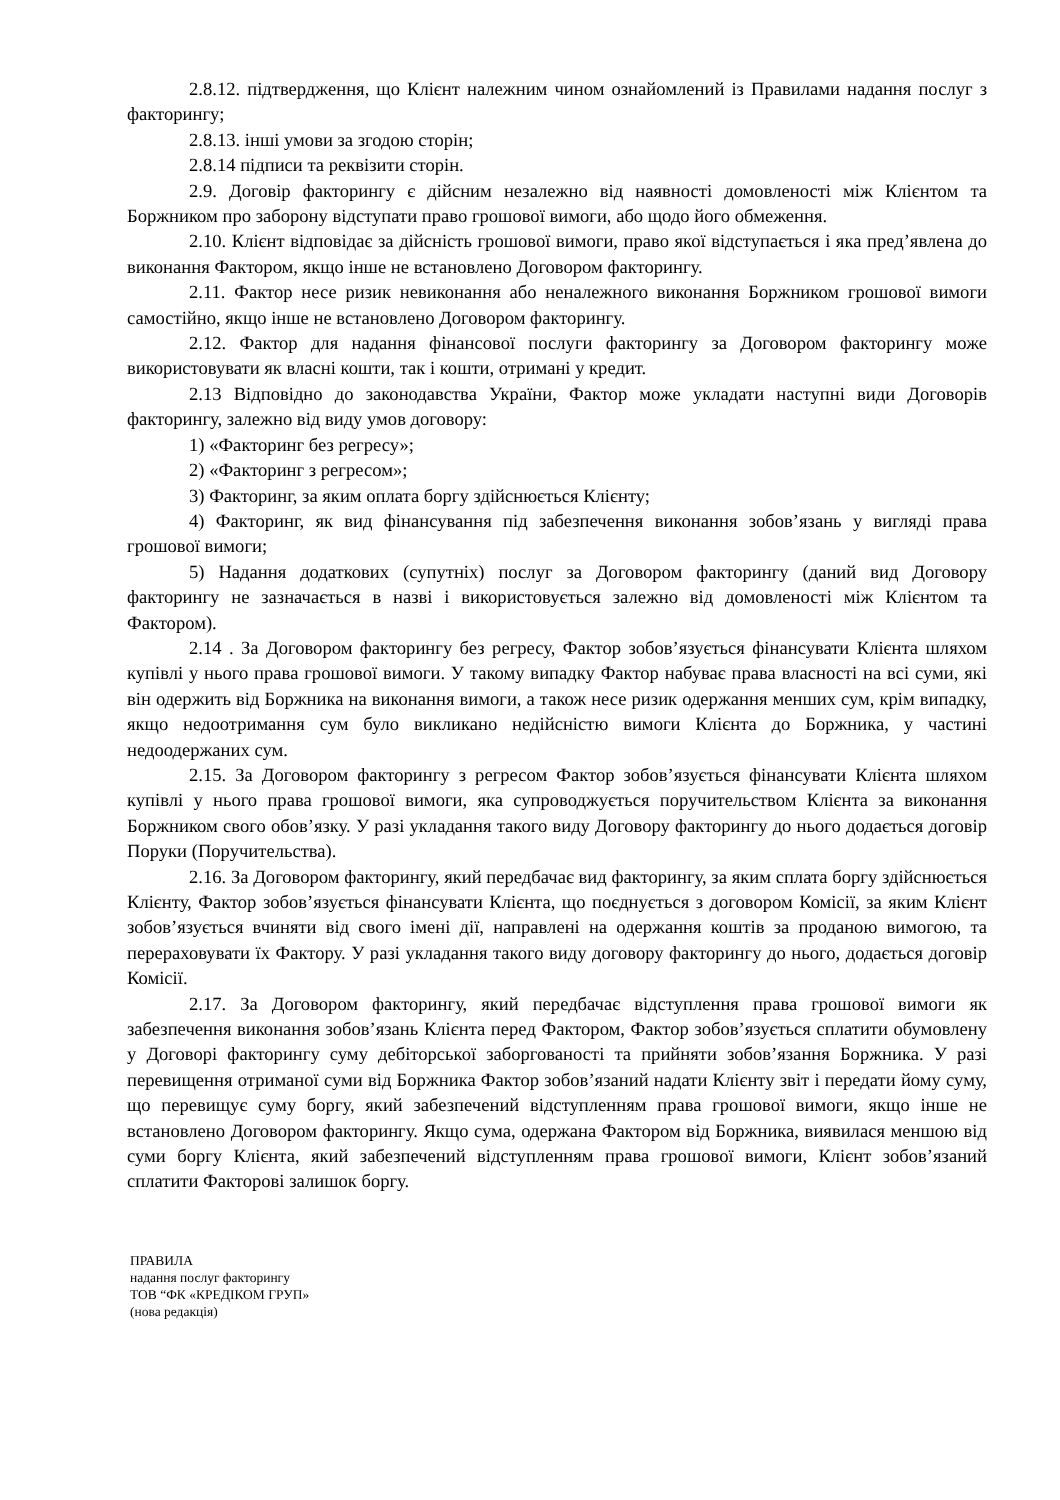2.8.12. підтвердження, що Клієнт належним чином ознайомлений із Правилами надання послуг з факторингу;
2.8.13. інші умови за згодою сторін;
2.8.14 підписи та реквізити сторін.
2.9. Договір факторингу є дійсним незалежно від наявності домовленості між Клієнтом та Боржником про заборону відступати право грошової вимоги, або щодо його обмеження.
2.10. Клієнт відповідає за дійсність грошової вимоги, право якої відступається і яка пред’явлена до виконання Фактором, якщо інше не встановлено Договором факторингу.
2.11. Фактор несе ризик невиконання або неналежного виконання Боржником грошової вимоги самостійно, якщо інше не встановлено Договором факторингу.
2.12. Фактор для надання фінансової послуги факторингу за Договором факторингу може використовувати як власні кошти, так і кошти, отримані у кредит.
2.13 Відповідно до законодавства України, Фактор може укладати наступні види Договорів факторингу, залежно від виду умов договору:
1) «Факторинг без регресу»;
2) «Факторинг з регресом»;
3) Факторинг, за яким оплата боргу здійснюється Клієнту;
4) Факторинг, як вид фінансування під забезпечення виконання зобов’язань у вигляді права грошової вимоги;
5) Надання додаткових (супутніх) послуг за Договором факторингу (даний вид Договору факторингу не зазначається в назві і використовується залежно від домовленості між Клієнтом та Фактором).
2.14 . За Договором факторингу без регресу, Фактор зобов’язується фінансувати Клієнта шляхом купівлі у нього права грошової вимоги. У такому випадку Фактор набуває права власності на всі суми, які він одержить від Боржника на виконання вимоги, а також несе ризик одержання менших сум, крім випадку, якщо недоотримання сум було викликано недійсністю вимоги Клієнта до Боржника, у частині недоодержаних сум.
2.15. За Договором факторингу з регресом Фактор зобов’язується фінансувати Клієнта шляхом купівлі у нього права грошової вимоги, яка супроводжується поручительством Клієнта за виконання Боржником свого обов’язку. У разі укладання такого виду Договору факторингу до нього додається договір Поруки (Поручительства).
2.16. За Договором факторингу, який передбачає вид факторингу, за яким сплата боргу здійснюється Клієнту, Фактор зобов’язується фінансувати Клієнта, що поєднується з договором Комісії, за яким Клієнт зобов’язується вчиняти від свого імені дії, направлені на одержання коштів за проданою вимогою, та перераховувати їх Фактору. У разі укладання такого виду договору факторингу до нього, додається договір Комісії.
2.17. За Договором факторингу, який передбачає відступлення права грошової вимоги як забезпечення виконання зобов’язань Клієнта перед Фактором, Фактор зобов’язується сплатити обумовлену у Договорі факторингу суму дебіторської заборгованості та прийняти зобов’язання Боржника. У разі перевищення отриманої суми від Боржника Фактор зобов’язаний надати Клієнту звіт і передати йому суму, що перевищує суму боргу, який забезпечений відступленням права грошової вимоги, якщо інше не встановлено Договором факторингу. Якщо сума, одержана Фактором від Боржника, виявилася меншою від суми боргу Клієнта, який забезпечений відступленням права грошової вимоги, Клієнт зобов’язаний сплатити Факторові залишок боргу.
ПРАВИЛА
надання послуг факторингу
ТОВ “ФК «КРЕДІКОМ ГРУП»
(нова редакція)